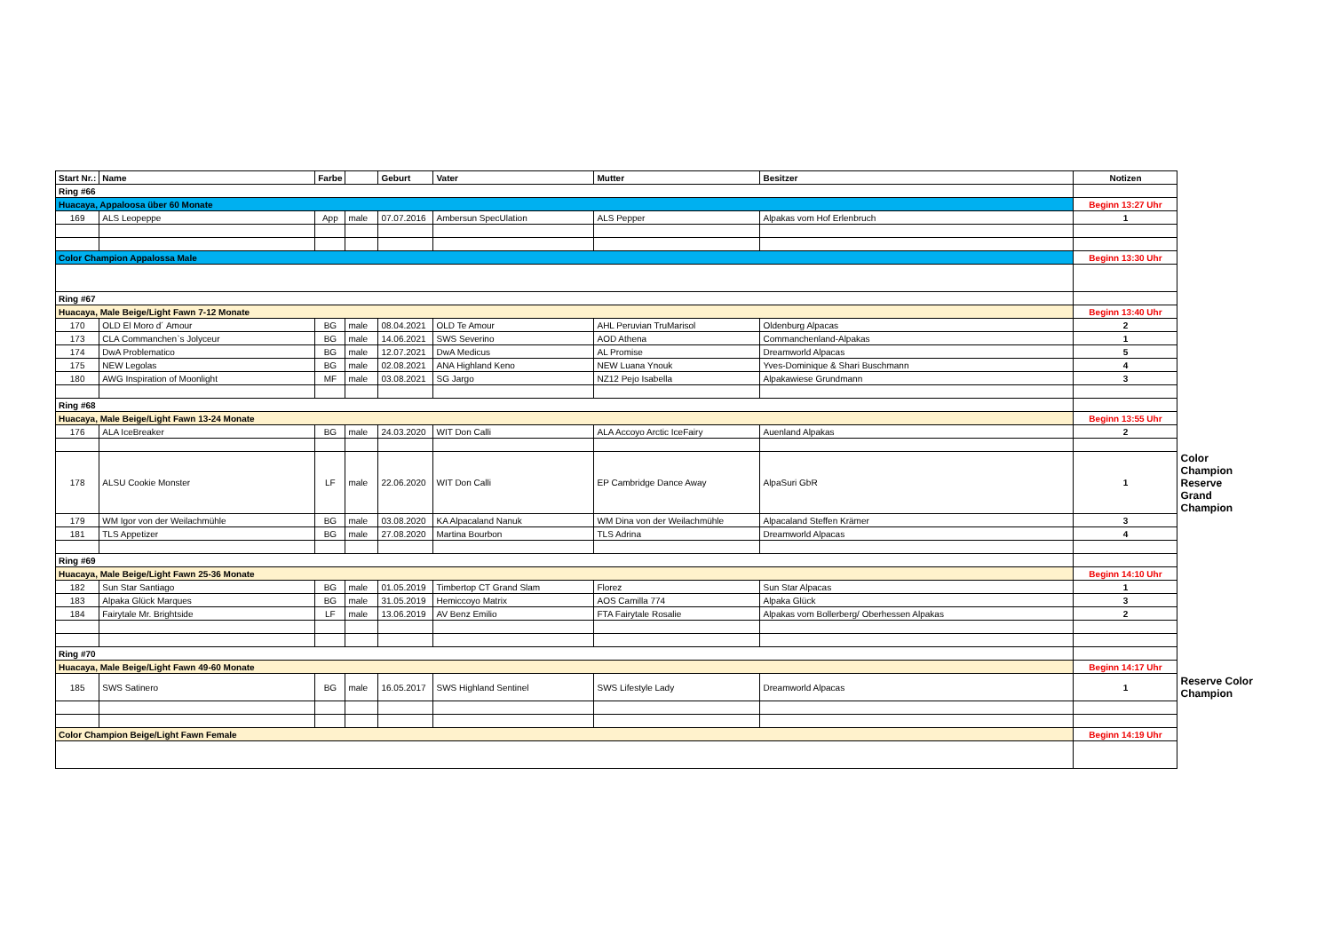| Start Nr.: | Name | Farbe | | Geburt | Vater | Mutter | Besitzer | Notizen | |
| Ring #66 | | | | | | | | | |
| Huacaya, Appaloosa über 60 Monate | | | | | | | | Beginn 13:27 Uhr | |
| 169 | ALS Leopeppe | App | male | 07.07.2016 | Ambersun SpecUlation | ALS Pepper | Alpakas vom Hof Erlenbruch | 1 | |
| Color Champion Appalossa Male | | | | | | | | Beginn 13:30 Uhr | |
| Ring #67 | | | | | | | | | |
| Huacaya, Male Beige/Light Fawn 7-12 Monate | | | | | | | | Beginn 13:40 Uhr | |
| 170 | OLD El Moro d´ Amour | BG | male | 08.04.2021 | OLD Te Amour | AHL Peruvian TruMarisol | Oldenburg Alpacas | 2 | |
| 173 | CLA Commanchen`s Jolyceur | BG | male | 14.06.2021 | SWS Severino | AOD Athena | Commanchenland-Alpakas | 1 | |
| 174 | DwA Problematico | BG | male | 12.07.2021 | DwA Medicus | AL Promise | Dreamworld Alpacas | 5 | |
| 175 | NEW Legolas | BG | male | 02.08.2021 | ANA Highland Keno | NEW Luana Ynouk | Yves-Dominique & Shari Buschmann | 4 | |
| 180 | AWG Inspiration of Moonlight | MF | male | 03.08.2021 | SG Jargo | NZ12 Pejo Isabella | Alpakawiese Grundmann | 3 | |
| Ring #68 | | | | | | | | | |
| Huacaya, Male Beige/Light Fawn 13-24 Monate | | | | | | | | Beginn 13:55 Uhr | |
| 176 | ALA IceBreaker | BG | male | 24.03.2020 | WIT Don Calli | ALA Accoyo Arctic IceFairy | Auenland Alpakas | 2 | |
| 178 | ALSU Cookie Monster | LF | male | 22.06.2020 | WIT Don Calli | EP Cambridge Dance Away | AlpaSuri GbR | 1 | Color Champion Reserve Grand Champion |
| 179 | WM Igor von der Weilachmühle | BG | male | 03.08.2020 | KA Alpacaland Nanuk | WM Dina von der Weilachmühle | Alpacaland Steffen Krämer | 3 | |
| 181 | TLS Appetizer | BG | male | 27.08.2020 | Martina Bourbon | TLS Adrina | Dreamworld Alpacas | 4 | |
| Ring #69 | | | | | | | | | |
| Huacaya, Male Beige/Light Fawn 25-36 Monate | | | | | | | | Beginn 14:10 Uhr | |
| 182 | Sun Star Santiago | BG | male | 01.05.2019 | Timbertop CT Grand Slam | Florez | Sun Star Alpacas | 1 | |
| 183 | Alpaka Glück Marques | BG | male | 31.05.2019 | Hemiccoyo Matrix | AOS Camilla 774 | Alpaka Glück | 3 | |
| 184 | Fairytale Mr. Brightside | LF | male | 13.06.2019 | AV Benz Emilio | FTA Fairytale Rosalie | Alpakas vom Bollerberg/ Oberhessen Alpakas | 2 | |
| Ring #70 | | | | | | | | | |
| Huacaya, Male Beige/Light Fawn 49-60 Monate | | | | | | | | Beginn 14:17 Uhr | |
| 185 | SWS Satinero | BG | male | 16.05.2017 | SWS Highland Sentinel | SWS Lifestyle Lady | Dreamworld Alpacas | 1 | Reserve Color Champion |
| Color Champion Beige/Light Fawn Female | | | | | | | | Beginn 14:19 Uhr | |